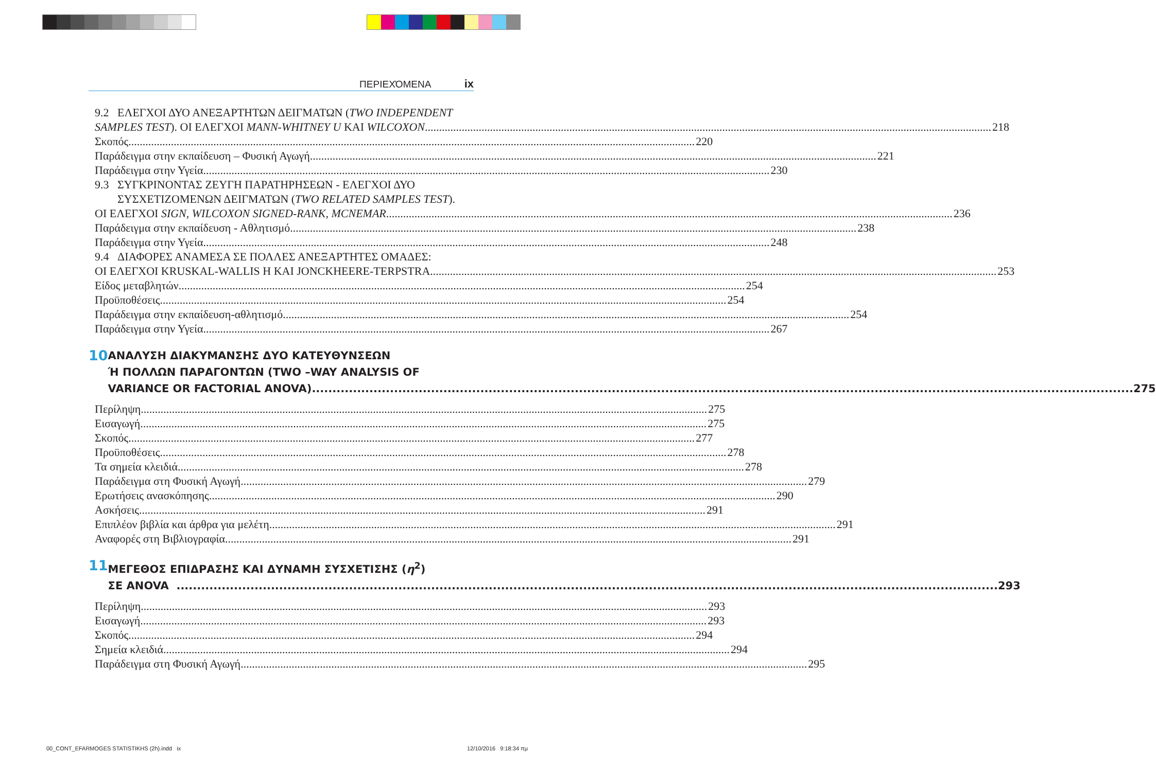ΠΕΡΙΕΧΌΜΕΝΑ ix
9.2 ΕΛΕΓΧΟΙ ΔΥΟ ΑΝΕΞΑΡΤΗΤΩΝ ΔΕΙΓΜΑΤΩΝ (TWO INDEPENDENT
SAMPLES TEST). ΟΙ ΕΛΕΓΧΟΙ MANN-WHITNEY U ΚΑΙ WILCOXON 218
Σκοπός 220
Παράδειγμα στην εκπαίδευση – Φυσική Αγωγή 221
Παράδειγμα στην Υγεία 230
9.3 ΣΥΓΚΡΙΝΟΝΤΑΣ ΖΕΥΓΗ ΠΑΡΑΤΗΡΗΣΕΩΝ - ΕΛΕΓΧΟΙ ΔΥΟ
ΣΥΣΧΕΤΙΖΟΜΕΝΩΝ ΔΕΙΓΜΑΤΩΝ (TWO RELATED SAMPLES TEST).
ΟΙ ΕΛΕΓΧΟΙ SIGN, WILCOXON SIGNED-RANK, MCNEMAR 236
Παράδειγμα στην εκπαίδευση - Αθλητισμό 238
Παράδειγμα στην Υγεία 248
9.4 ΔΙΑΦΟΡΕΣ ΑΝΑΜΕΣΑ ΣΕ ΠΟΛΛΕΣ ΑΝΕΞΑΡΤΗΤΕΣ ΟΜΑΔΕΣ:
ΟΙ ΕΛΕΓΧΟΙ KRUSKAL-WALLIS H ΚΑΙ JONCKHEERE-TERPSTRA 253
Είδος μεταβλητών 254
Προϋποθέσεις 254
Παράδειγμα στην εκπαίδευση-αθλητισμό 254
Παράδειγμα στην Υγεία 267
10
ΑΝΑΛΥΣΗ ΔΙΑΚΥΜΑΝΣΗΣ ΔΥΟ ΚΑΤΕΥΘΥΝΣΕΩΝ
Ή ΠΟΛΛΩΝ ΠΑΡΑΓΟΝΤΩΝ (TWO –WAY ANALYSIS OF
VARIANCE OR FACTORIAL ANOVA) 275
Περίληψη 275
Εισαγωγή 275
Σκοπός 277
Προϋποθέσεις 278
Τα σημεία κλειδιά 278
Παράδειγμα στη Φυσική Αγωγή 279
Ερωτήσεις ανασκόπησης 290
Ασκήσεις 291
Επιπλέον βιβλία και άρθρα για μελέτη 291
Αναφορές στη Βιβλιογραφία 291
11
ΜΕΓΕΘΟΣ ΕΠΙΔΡΑΣΗΣ ΚΑΙ ΔΥΝΑΜΗ ΣΥΣΧΕΤΙΣΗΣ (η<sup>2</sup>)
ΣΕ ANOVA 293
Περίληψη 293
Εισαγωγή 293
Σκοπός 294
Σημεία κλειδιά 294
Παράδειγμα στη Φυσική Αγωγή 295
00_CONT_EFARMOGES STATISTIKHS (2h).indd ix 12/10/2016 9:18:34 πμ